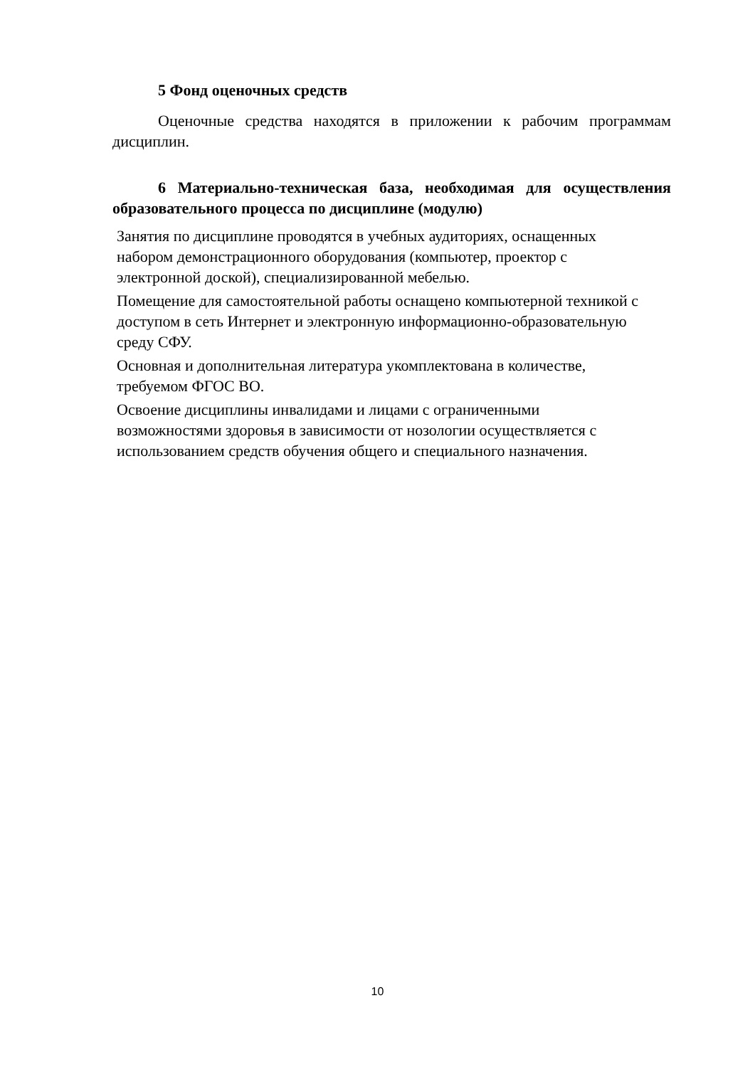5 Фонд оценочных средств
Оценочные средства находятся в приложении к рабочим программам дисциплин.
6 Материально-техническая база, необходимая для осуществления образовательного процесса по дисциплине (модулю)
Занятия по дисциплине проводятся в учебных аудиториях, оснащенных
набором демонстрационного оборудования (компьютер, проектор с
электронной доской), специализированной мебелью.
Помещение для самостоятельной работы оснащено компьютерной техникой с
доступом в сеть Интернет и электронную информационно-образовательную
среду СФУ.
Основная и дополнительная литература укомплектована в количестве,
требуемом ФГОС ВО.
Освоение дисциплины инвалидами и лицами с ограниченными
возможностями здоровья в зависимости от нозологии осуществляется с
использованием средств обучения общего и специального назначения.
10